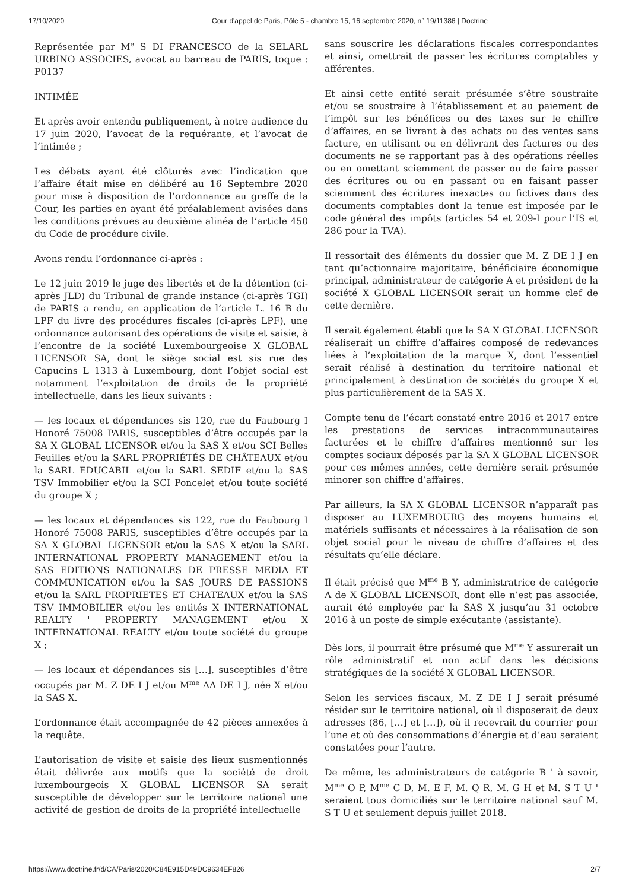17/10/2020 Cour d'appel de Paris, Pôle 5 - chambre 15, 16 septembre 2020, n° 19/11386 | Doctrine
Représentée par M<sup>e</sup> S DI FRANCESCO de la SELARL URBINO ASSOCIES, avocat au barreau de PARIS, toque : P0137
INTIMÉE
Et après avoir entendu publiquement, à notre audience du 17 juin 2020, l’avocat de la requérante, et l’avocat de l’intimée ;
Les débats ayant été clôturés avec l’indication que l’affaire était mise en délibéré au 16 Septembre 2020 pour mise à disposition de l’ordonnance au greffe de la Cour, les parties en ayant été préalablement avisées dans les conditions prévues au deuxième alinéa de l’article 450 du Code de procédure civile.
Avons rendu l’ordonnance ci-après :
Le 12 juin 2019 le juge des libertés et de la détention (ci-après JLD) du Tribunal de grande instance (ci-après TGI) de PARIS a rendu, en application de l’article L. 16 B du LPF du livre des procédures fiscales (ci-après LPF), une ordonnance autorisant des opérations de visite et saisie, à l’encontre de la société Luxembourgeoise X GLOBAL LICENSOR SA, dont le siège social est sis rue des Capucins L 1313 à Luxembourg, dont l’objet social est notamment l’exploitation de droits de la propriété intellectuelle, dans les lieux suivants :
— les locaux et dépendances sis 120, rue du Faubourg I Honoré 75008 PARIS, susceptibles d’être occupés par la SA X GLOBAL LICENSOR et/ou la SAS X et/ou SCI Belles Feuilles et/ou la SARL PROPRIÉTÉS DE CHÂTEAUX et/ou la SARL EDUCABIL et/ou la SARL SEDIF et/ou la SAS TSV Immobilier et/ou la SCI Poncelet et/ou toute société du groupe X ;
— les locaux et dépendances sis 122, rue du Faubourg I Honoré 75008 PARIS, susceptibles d’être occupés par la SA X GLOBAL LICENSOR et/ou la SAS X et/ou la SARL INTERNATIONAL PROPERTY MANAGEMENT et/ou la SAS EDITIONS NATIONALES DE PRESSE MEDIA ET COMMUNICATION et/ou la SAS JOURS DE PASSIONS et/ou la SARL PROPRIETES ET CHATEAUX et/ou la SAS TSV IMMOBILIER et/ou les entités X INTERNATIONAL REALTY ' PROPERTY MANAGEMENT et/ou X INTERNATIONAL REALTY et/ou toute société du groupe X ;
— les locaux et dépendances sis […], susceptibles d’être occupés par M. Z DE I J et/ou M<sup>me</sup> AA DE I J, née X et/ou la SAS X.
L’ordonnance était accompagnée de 42 pièces annexées à la requête.
L’autorisation de visite et saisie des lieux susmentionnés était délivrée aux motifs que la société de droit luxembourgeois X GLOBAL LICENSOR SA serait susceptible de développer sur le territoire national une activité de gestion de droits de la propriété intellectuelle
sans souscrire les déclarations fiscales correspondantes et ainsi, omettrait de passer les écritures comptables y afférentes.
Et ainsi cette entité serait présumée s’être soustraite et/ou se soustraire à l’établissement et au paiement de l’impôt sur les bénéfices ou des taxes sur le chiffre d’affaires, en se livrant à des achats ou des ventes sans facture, en utilisant ou en délivrant des factures ou des documents ne se rapportant pas à des opérations réelles ou en omettant sciemment de passer ou de faire passer des écritures ou ou en passant ou en faisant passer sciemment des écritures inexactes ou fictives dans des documents comptables dont la tenue est imposée par le code général des impôts (articles 54 et 209-I pour l’IS et 286 pour la TVA).
Il ressortait des éléments du dossier que M. Z DE I J en tant qu’actionnaire majoritaire, bénéficiaire économique principal, administrateur de catégorie A et président de la société X GLOBAL LICENSOR serait un homme clef de cette dernière.
Il serait également établi que la SA X GLOBAL LICENSOR réaliserait un chiffre d’affaires composé de redevances liées à l’exploitation de la marque X, dont l’essentiel serait réalisé à destination du territoire national et principalement à destination de sociétés du groupe X et plus particulièrement de la SAS X.
Compte tenu de l’écart constaté entre 2016 et 2017 entre les prestations de services intracommunautaires facturées et le chiffre d’affaires mentionné sur les comptes sociaux déposés par la SA X GLOBAL LICENSOR pour ces mêmes années, cette dernière serait présumée minorer son chiffre d’affaires.
Par ailleurs, la SA X GLOBAL LICENSOR n’apparaît pas disposer au LUXEMBOURG des moyens humains et matériels suffisants et nécessaires à la réalisation de son objet social pour le niveau de chiffre d’affaires et des résultats qu’elle déclare.
Il était précisé que M<sup>me</sup> B Y, administratrice de catégorie A de X GLOBAL LICENSOR, dont elle n’est pas associée, aurait été employée par la SAS X jusqu’au 31 octobre 2016 à un poste de simple exécutante (assistante).
Dès lors, il pourrait être présumé que M<sup>me</sup> Y assurerait un rôle administratif et non actif dans les décisions stratégiques de la société X GLOBAL LICENSOR.
Selon les services fiscaux, M. Z DE I J serait présumé résider sur le territoire national, où il disposerait de deux adresses (86, […] et […]), où il recevrait du courrier pour l’une et où des consommations d’énergie et d’eau seraient constatées pour l’autre.
De même, les administrateurs de catégorie B ' à savoir, M<sup>me</sup> O P, M<sup>me</sup> C D, M. E F, M. Q R, M. G H et M. S T U ' seraient tous domiciliés sur le territoire national sauf M. S T U et seulement depuis juillet 2018.
https://www.doctrine.fr/d/CA/Paris/2020/C84E915D49DC9634EF826 2/7